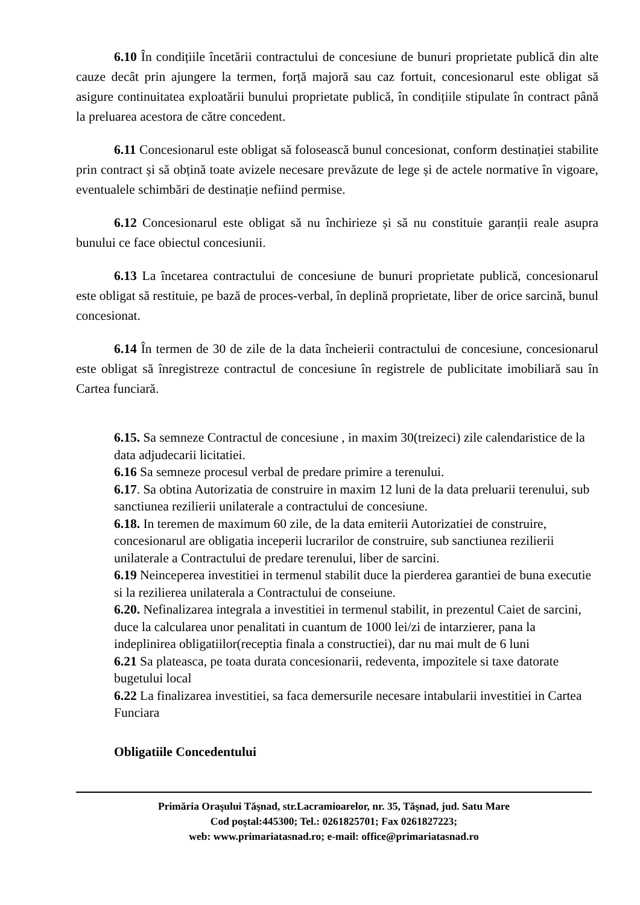6.10 În condițiile încetării contractului de concesiune de bunuri proprietate publică din alte cauze decât prin ajungere la termen, forță majoră sau caz fortuit, concesionarul este obligat să asigure continuitatea exploatării bunului proprietate publică, în condițiile stipulate în contract până la preluarea acestora de către concedent.
6.11 Concesionarul este obligat să folosească bunul concesionat, conform destinației stabilite prin contract și să obțină toate avizele necesare prevăzute de lege și de actele normative în vigoare, eventualele schimbări de destinație nefiind permise.
6.12 Concesionarul este obligat să nu închirieze și să nu constituie garanții reale asupra bunului ce face obiectul concesiunii.
6.13 La încetarea contractului de concesiune de bunuri proprietate publică, concesionarul este obligat să restituie, pe bază de proces-verbal, în deplină proprietate, liber de orice sarcină, bunul concesionat.
6.14 În termen de 30 de zile de la data încheierii contractului de concesiune, concesionarul este obligat să înregistreze contractul de concesiune în registrele de publicitate imobiliară sau în Cartea funciară.
6.15. Sa semneze Contractul de concesiune , in maxim 30(treizeci) zile calendaristice de la data adjudecarii licitatiei.
6.16 Sa semneze procesul verbal de predare primire a terenului.
6.17. Sa obtina Autorizatia de construire in maxim 12 luni de la data preluarii terenului, sub sanctiunea rezilierii unilaterale a contractului de concesiune.
6.18. In teremen de maximum 60 zile, de la data emiterii Autorizatiei de construire, concesionarul are obligatia inceperii lucrarilor de construire, sub sanctiunea rezilierii unilaterale a Contractului de predare terenului, liber de sarcini.
6.19 Neinceperea investitiei in termenul stabilit duce la pierderea garantiei de buna executie si la rezilierea unilaterala a Contractului de conseiune.
6.20. Nefinalizarea integrala a investitiei in termenul stabilit, in prezentul Caiet de sarcini, duce la calcularea unor penalitati in cuantum de 1000 lei/zi de intarzierer, pana la indeplinirea obligatiilor(receptia finala a constructiei), dar nu mai mult de 6 luni
6.21 Sa plateasca, pe toata durata concesionarii, redeventa, impozitele si taxe datorate bugetului local
6.22 La finalizarea investitiei, sa faca demersurile necesare intabularii investitiei in Cartea Funciara
Obligatiile Concedentului
Primăria Oraşului Tăşnad, str.Lacramioarelor, nr. 35, Tăşnad, jud. Satu Mare
Cod poştal:445300; Tel.: 0261825701; Fax 0261827223;
web: www.primariatasnad.ro; e-mail: office@primariatasnad.ro